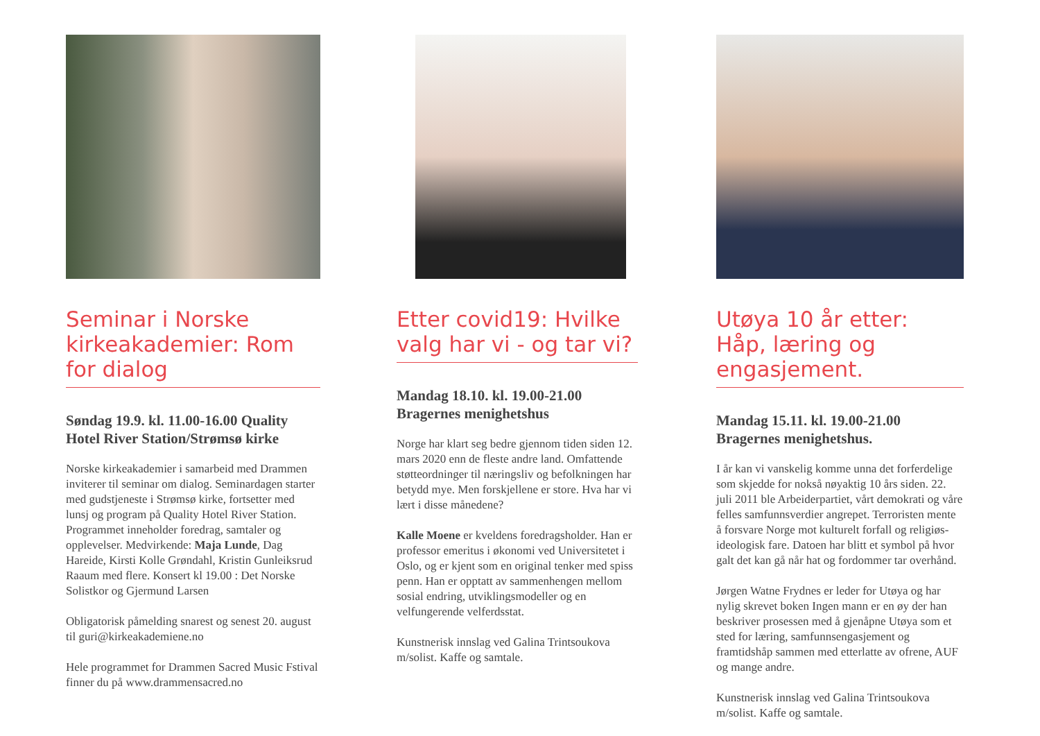Seminar i Norske kirkeakademier: Rom for dialog
Søndag 19.9. kl. 11.00-16.00 Quality Hotel River Station/Strømsø kirke
Norske kirkeakademier i samarbeid med Drammen inviterer til seminar om dialog. Seminardagen starter med gudstjeneste i Strømsø kirke, fortsetter med lunsj og program på Quality Hotel River Station. Programmet inneholder foredrag, samtaler og opplevelser. Medvirkende: Maja Lunde, Dag Hareide, Kirsti Kolle Grøndahl, Kristin Gunleiksrud Raaum med flere. Konsert kl 19.00 : Det Norske Solistkor og Gjermund Larsen
Obligatorisk påmelding snarest og senest 20. august til guri@kirkeakademiene.no
Hele programmet for Drammen Sacred Music Fstival finner du på www.drammensacred.no
Etter covid19: Hvilke valg har vi - og tar vi?
Mandag 18.10. kl. 19.00-21.00 Bragernes menighetshus
Norge har klart seg bedre gjennom tiden siden 12. mars 2020 enn de fleste andre land. Omfattende støtteordninger til næringsliv og befolkningen har betydd mye. Men forskjellene er store. Hva har vi lært i disse månedene?
Kalle Moene er kveldens foredragsholder. Han er professor emeritus i økonomi ved Universitetet i Oslo, og er kjent som en original tenker med spiss penn. Han er opptatt av sammenhengen mellom sosial endring, utviklingsmodeller og en velfungerende velferdsstat.
Kunstnerisk innslag ved Galina Trintsoukova m/solist. Kaffe og samtale.
Utøya 10 år etter: Håp, læring og engasjement.
Mandag 15.11. kl. 19.00-21.00 Bragernes menighetshus.
I år kan vi vanskelig komme unna det forferdelige som skjedde for nokså nøyaktig 10 års siden. 22. juli 2011 ble Arbeiderpartiet, vårt demokrati og våre felles samfunnsverdier angrepet. Terroristen mente å forsvare Norge mot kulturelt forfall og religiøs-ideologisk fare. Datoen har blitt et symbol på hvor galt det kan gå når hat og fordommer tar overhånd.
Jørgen Watne Frydnes er leder for Utøya og har nylig skrevet boken Ingen mann er en øy der han beskriver prosessen med å gjenåpne Utøya som et sted for læring, samfunnsengasjement og framtidshåp sammen med etterlatte av ofrene, AUF og mange andre.
Kunstnerisk innslag ved Galina Trintsoukova m/solist. Kaffe og samtale.